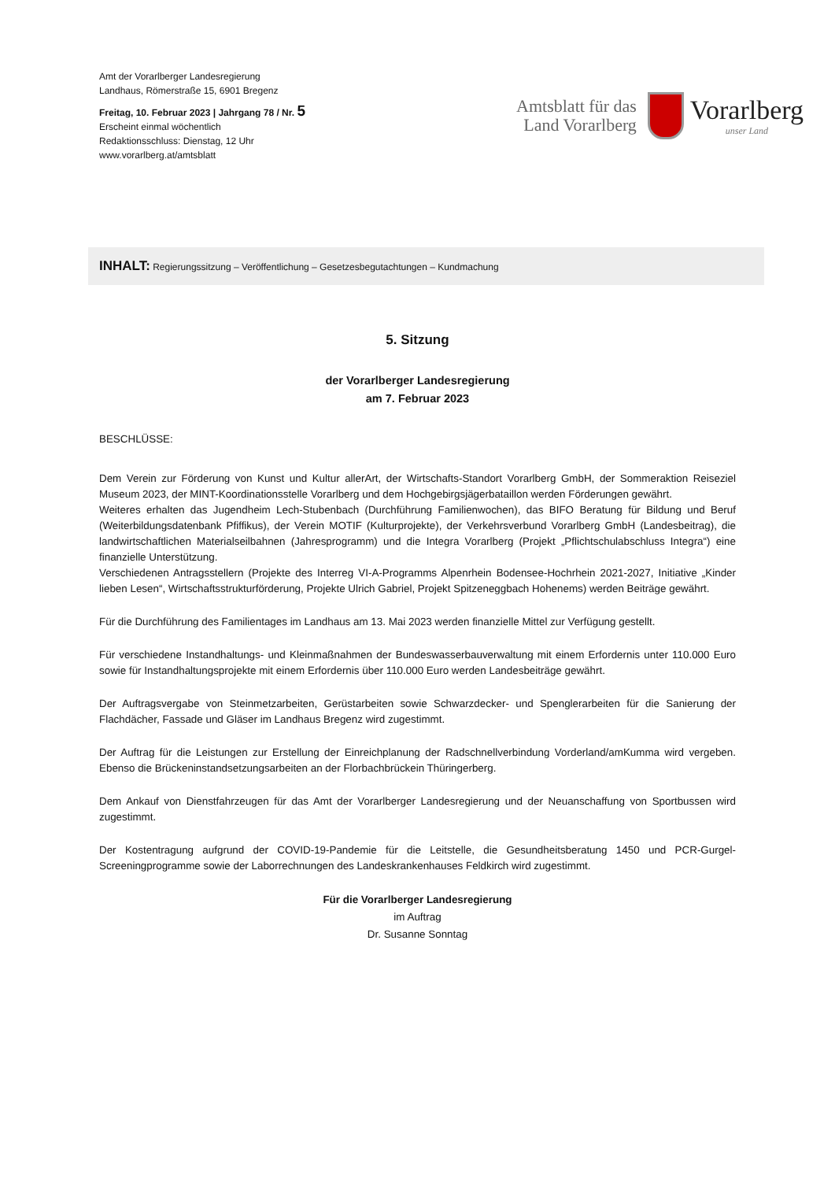Amt der Vorarlberger Landesregierung
Landhaus, Römerstraße 15, 6901 Bregenz
Freitag, 10. Februar 2023 | Jahrgang 78 / Nr. 5
Erscheint einmal wöchentlich
Redaktionsschluss: Dienstag, 12 Uhr
www.vorarlberg.at/amtsblatt
Amtsblatt für das
Land Vorarlberg
Vorarlberg
unser Land
INHALT: Regierungssitzung – Veröffentlichung – Gesetzesbegutachtungen – Kundmachung
5. Sitzung
der Vorarlberger Landesregierung
am 7. Februar 2023
BESCHLÜSSE:
Dem Verein zur Förderung von Kunst und Kultur allerArt, der Wirtschafts-Standort Vorarlberg GmbH, der Sommeraktion Reiseziel Museum 2023, der MINT-Koordinationsstelle Vorarlberg und dem Hochgebirgsjägerbataillon werden Förderungen gewährt.
Weiteres erhalten das Jugendheim Lech-Stubenbach (Durchführung Familienwochen), das BIFO Beratung für Bildung und Beruf (Weiterbildungsdatenbank Pfiffikus), der Verein MOTIF (Kulturprojekte), der Verkehrsverbund Vorarlberg GmbH (Landesbeitrag), die landwirtschaftlichen Materialseilbahnen (Jahresprogramm) und die Integra Vorarlberg (Projekt „Pflichtschulabschluss Integra“) eine finanzielle Unterstützung.
Verschiedenen Antragsstellern (Projekte des Interreg VI-A-Programms Alpenrhein Bodensee-Hochrhein 2021-2027, Initiative „Kinder lieben Lesen“, Wirtschaftsstrukturförderung, Projekte Ulrich Gabriel, Projekt Spitzeneggbach Hohenems) werden Beiträge gewährt.
Für die Durchführung des Familientages im Landhaus am 13. Mai 2023 werden finanzielle Mittel zur Verfügung gestellt.
Für verschiedene Instandhaltungs- und Kleinmaßnahmen der Bundeswasserbauverwaltung mit einem Erfordernis unter 110.000 Euro sowie für Instandhaltungsprojekte mit einem Erfordernis über 110.000 Euro werden Landesbeiträge gewährt.
Der Auftragsvergabe von Steinmetzarbeiten, Gerüstarbeiten sowie Schwarzdecker- und Spenglerarbeiten für die Sanierung der Flachdächer, Fassade und Gläser im Landhaus Bregenz wird zugestimmt.
Der Auftrag für die Leistungen zur Erstellung der Einreichplanung der Radschnellverbindung Vorderland/amKumma wird vergeben. Ebenso die Brückeninstandsetzungsarbeiten an der Florbachbrückein Thüringerberg.
Dem Ankauf von Dienstfahrzeugen für das Amt der Vorarlberger Landesregierung und der Neuanschaffung von Sportbussen wird zugestimmt.
Der Kostentragung aufgrund der COVID-19-Pandemie für die Leitstelle, die Gesundheitsberatung 1450 und PCR-Gurgel-Screeningprogramme sowie der Laborrechnungen des Landeskrankenhauses Feldkirch wird zugestimmt.
Für die Vorarlberger Landesregierung
im Auftrag
Dr. Susanne Sonntag